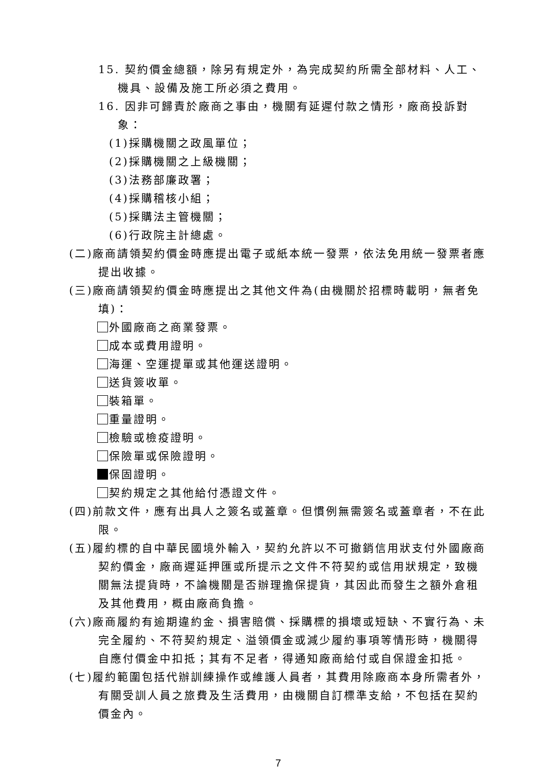15. 契約價金總額，除另有規定外，為完成契約所需全部材料、人工、機具、設備及施工所必須之費用。
16. 因非可歸責於廠商之事由，機關有延遲付款之情形，廠商投訴對象：
(1)採購機關之政風單位；
(2)採購機關之上級機關；
(3)法務部廉政署；
(4)採購稽核小組；
(5)採購法主管機關；
(6)行政院主計總處。
(二)廠商請領契約價金時應提出電子或紙本統一發票，依法免用統一發票者應提出收據。
(三)廠商請領契約價金時應提出之其他文件為(由機關於招標時載明，無者免填)：
外國廠商之商業發票。
成本或費用證明。
海運、空運提單或其他運送證明。
送貨簽收單。
裝箱單。
重量證明。
檢驗或檢疫證明。
保險單或保險證明。
保固證明。
契約規定之其他給付憑證文件。
(四)前款文件，應有出具人之簽名或蓋章。但慣例無需簽名或蓋章者，不在此限。
(五)履約標的自中華民國境外輸入，契約允許以不可撤銷信用狀支付外國廠商契約價金，廠商遲延押匯或所提示之文件不符契約或信用狀規定，致機關無法提貨時，不論機關是否辦理擔保提貨，其因此而發生之額外倉租及其他費用，概由廠商負擔。
(六)廠商履約有逾期違約金、損害賠償、採購標的損壞或短缺、不實行為、未完全履約、不符契約規定、溢領價金或減少履約事項等情形時，機關得自應付價金中扣抵；其有不足者，得通知廠商給付或自保證金扣抵。
(七)履約範圍包括代辦訓練操作或維護人員者，其費用除廠商本身所需者外，有關受訓人員之旅費及生活費用，由機關自訂標準支給，不包括在契約價金內。
7